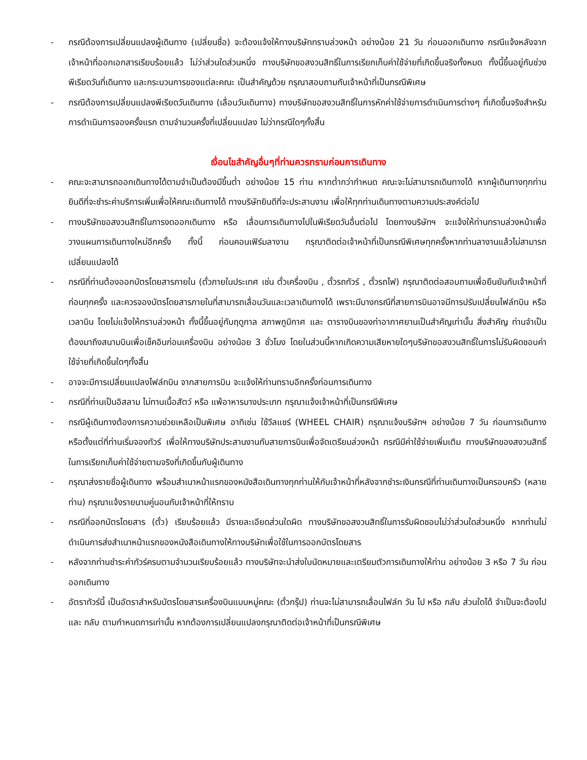- กรณีต้องการเปลี่ยนแปลงผู้เดินทาง (เปลี่ยนชื่อ) จะต้องแจ้งให้ทางบริษัททราบล่วงหน้า อย่างน้อย 21 วัน ก่อนออกเดินทาง กรณีแจ้งหลังจากเจ้าหน้าที่ออกเอกสารเรียบร้อยแล้ว ไม่ว่าส่วนใดส่วนหนึ่ง ทางบริษัทขอสงวนสิทธิ์ในการเรียกเก็บค่าใช้จ่ายที่เกิดขึ้นจริงทั้งหมด ทั้งนี้ขึ้นอยู่กับช่วงพีเรียดวันที่เดินทาง และกระบวนการของแต่ละคณะ เป็นสำคัญด้วย กรุณาสอบถามกับเจ้าหน้าที่เป็นกรณีพิเศษ
- กรณีต้องการเปลี่ยนแปลงพีเรียดวันเดินทาง (เลื่อนวันเดินทาง) ทางบริษัทขอสงวนสิทธิ์ในการหักค่าใช้จ่ายการดำเนินการต่างๆ ที่เกิดขึ้นจริงสำหรับการดำเนินการจองครั้งแรก ตามจำนวนครั้งที่เปลี่ยนแปลง ไม่ว่ากรณีใดๆทั้งสิ้น
เงื่อนไขสำคัญอื่นๆที่ท่านควรทราบก่อนการเดินทาง
- คณะจะสามารถออกเดินทางได้ตามจำเป็นต้องมีขึ้นต่ำ อย่างน้อย 15 ท่าน หากต่ำกว่ากำหนด คณะจะไม่สามารถเดินทางได้ หากผู้เดินทางทุกท่านยินดีที่จะชำระค่าบริการเพิ่มเพื่อให้คณะเดินทางได้ ทางบริษัทยินดีที่จะประสานงาน เพื่อให้ทุกท่านเดินทางตามความประสงค์ต่อไป
- ทางบริษัทขอสงวนสิทธิ์ในการงดออกเดินทาง หรือ เลื่อนการเดินทางไปในพีเรียดวันอื่นต่อไป โดยทางบริษัทฯ จะแจ้งให้ท่านทราบล่วงหน้าเพื่อวางแผนการเดินทางใหม่อีกครั้ง ทั้งนี้ ก่อนคอนเฟิร์มลางาน กรุณาติดต่อเจ้าหน้าที่เป็นกรณีพิเศษทุกครั้งหากท่านลางานแล้วไม่สามารถเปลี่ยนแปลงได้
- กรณีที่ท่านต้องออกบัตรโดยสารภายใน (ตั๋วภายในประเทศ เช่น ตั๋วเครื่องบิน , ตั๋วรถทัวร์ , ตั๋วรถไฟ) กรุณาติดต่อสอบถามเพื่อยืนยันกับเจ้าหน้าที่ก่อนทุกครั้ง และควรจองบัตรโดยสารภายในที่สามารถเลื่อนวันและเวลาเดินทางได้ เพราะมีบางกรณีที่สายการบินอาจมีการปรับเปลี่ยนไฟล์ทบิน หรือ เวลาบิน โดยไม่แจ้งให้ทราบล่วงหน้า ทั้งนี้ขึ้นอยู่กับฤดูกาล สภาพภูมิกาศ และ ตารางบินของท่าอากาศยานเป็นสำคัญเท่านั้น สิ่งสำคัญ ท่านจำเป็นต้องมาถึงสนามบินเพื่อเช็คอินก่อนเครื่องบิน อย่างน้อย 3 ชั่วโมง โดยในส่วนนี้หากเกิดความเสียหายใดๆบริษัทขอสงวนสิทธิ์ในการไม่รับผิดชอบค่าใช้จ่ายที่เกิดขึ้นใดๆทั้งสิ้น
- อาจจะมีการเปลี่ยนแปลงไฟล์ทบิน จากสายการบิน จะแจ้งให้ท่านทราบอีกครั้งก่อนการเดินทาง
- กรณีที่ท่านเป็นอิสลาม ไม่ทานเนื้อสัตว์ หรือ แพ้อาหารบางประเภท กรุณาแจ้งเจ้าหน้าที่เป็นกรณีพิเศษ
- กรณีผู้เดินทางต้องการความช่วยเหลือเป็นพิเศษ อาทิเช่น ใช้วีลแชร์ (WHEEL CHAIR) กรุณาแจ้งบริษัทฯ อย่างน้อย 7 วัน ก่อนการเดินทาง หรือตั้งแต่ที่ท่านเริ่มจองทัวร์ เพื่อให้ทางบริษัทประสานงานกับสายการบินเพื่อจัดเตรียมล่วงหน้า กรณีมีค่าใช้จ่ายเพิ่มเติม ทางบริษัทของสงวนสิทธิ์ในการเรียกเก็บค่าใช้จ่ายตามจริงที่เกิดขึ้นกับผู้เดินทาง
- กรุณาส่งรายชื่อผู้เดินทาง พร้อมสำเนาหน้าแรกของหนังสือเดินทางทุกท่านให้กับเจ้าหน้าที่หลังจากชำระเงินกรณีที่ท่านเดินทางเป็นครอบครัว (หลายท่าน) กรุณาแจ้งรายนามคู่นอนกับเจ้าหน้าที่ให้ทราบ
- กรณีที่ออกบัตรโดยสาร (ตั๋ว) เรียบร้อยแล้ว มีรายละเอียดส่วนใดผิด ทางบริษัทขอสงวนสิทธิ์ในการรับผิดชอบไม่ว่าส่วนใดส่วนหนึ่ง หากท่านไม่ดำเนินการส่งสำเนาหน้าแรกของหนังสือเดินทางให้ทางบริษัทเพื่อใช้ในการออกบัตรโดยสาร
- หลังจากท่านชำระค่าทัวร์ครบตามจำนวนเรียบร้อยแล้ว ทางบริษัทจะนำส่งใบนัดหมายและเตรียมตัวการเดินทางให้ท่าน อย่างน้อย 3 หรือ 7 วัน ก่อนออกเดินทาง
- อัตราทัวร์นี้ เป็นอัตราสำหรับบัตรโดยสารเครื่องบินแบบหมู่คณะ (ตั๋วกรุ๊ป) ท่านจะไม่สามารถเลื่อนไฟล์ท วัน ไป หรือ กลับ ส่วนใดได้ จำเป็นจะต้องไป และ กลับ ตามกำหนดการเท่านั้น หากต้องการเปลี่ยนแปลงกรุณาติดต่อเจ้าหน้าที่เป็นกรณีพิเศษ